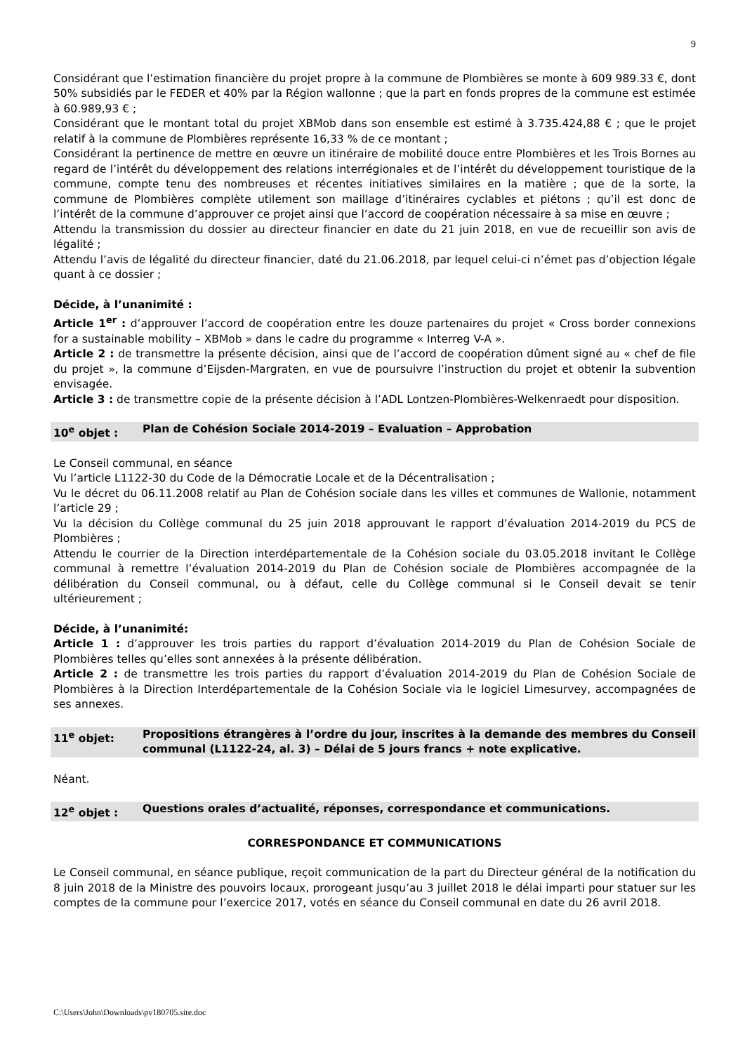9
Considérant que l’estimation financière du projet propre à la commune de Plombières se monte à 609 989.33 €, dont 50% subsidiés par le FEDER et 40% par la Région wallonne ; que la part en fonds propres de la commune est estimée à 60.989,93 € ;
Considérant que le montant total du projet XBMob dans son ensemble est estimé à 3.735.424,88 € ; que le projet relatif à la commune de Plombières représente 16,33 % de ce montant ;
Considérant la pertinence de mettre en œuvre un itinéraire de mobilité douce entre Plombières et les Trois Bornes au regard de l’intérêt du développement des relations interrégionales et de l’intérêt du développement touristique de la commune, compte tenu des nombreuses et récentes initiatives similaires en la matière ; que de la sorte, la commune de Plombières complète utilement son maillage d’itinéraires cyclables et piétons ; qu’il est donc de l’intérêt de la commune d’approuver ce projet ainsi que l’accord de coopération nécessaire à sa mise en œuvre ;
Attendu la transmission du dossier au directeur financier en date du 21 juin 2018, en vue de recueillir son avis de légalité ;
Attendu l’avis de légalité du directeur financier, daté du 21.06.2018, par lequel celui-ci n’émet pas d’objection légale quant à ce dossier ;
Décide, à l’unanimité :
Article 1<sup>er</sup> : d’approuver l’accord de coopération entre les douze partenaires du projet « Cross border connexions for a sustainable mobility – XBMob » dans le cadre du programme « Interreg V-A ».
Article 2 : de transmettre la présente décision, ainsi que de l’accord de coopération dûment signé au « chef de file du projet », la commune d’Eijsden-Margraten, en vue de poursuivre l’instruction du projet et obtenir la subvention envisagée.
Article 3 : de transmettre copie de la présente décision à l’ADL Lontzen-Plombières-Welkenraedt pour disposition.
10<sup>e</sup> objet : Plan de Cohésion Sociale 2014-2019 – Evaluation – Approbation
Le Conseil communal, en séance
Vu l’article L1122-30 du Code de la Démocratie Locale et de la Décentralisation ;
Vu le décret du 06.11.2008 relatif au Plan de Cohésion sociale dans les villes et communes de Wallonie, notamment l’article 29 ;
Vu la décision du Collège communal du 25 juin 2018 approuvant le rapport d’évaluation 2014-2019 du PCS de Plombières ;
Attendu le courrier de la Direction interdépartementale de la Cohésion sociale du 03.05.2018 invitant le Collège communal à remettre l’évaluation 2014-2019 du Plan de Cohésion sociale de Plombières accompagnée de la délibération du Conseil communal, ou à défaut, celle du Collège communal si le Conseil devait se tenir ultérieurement ;
Décide, à l’unanimité:
Article 1 : d’approuver les trois parties du rapport d’évaluation 2014-2019 du Plan de Cohésion Sociale de Plombières telles qu’elles sont annexées à la présente délibération.
Article 2 : de transmettre les trois parties du rapport d’évaluation 2014-2019 du Plan de Cohésion Sociale de Plombières à la Direction Interdépartementale de la Cohésion Sociale via le logiciel Limesurvey, accompagnées de ses annexes.
11<sup>e</sup> objet: Propositions étrangères à l’ordre du jour, inscrites à la demande des membres du Conseil communal (L1122-24, al. 3) – Délai de 5 jours francs + note explicative.
Néant.
12<sup>e</sup> objet : Questions orales d’actualité, réponses, correspondance et communications.
CORRESPONDANCE ET COMMUNICATIONS
Le Conseil communal, en séance publique, reçoit communication de la part du Directeur général de la notification du 8 juin 2018 de la Ministre des pouvoirs locaux, prorogeant jusqu’au 3 juillet 2018 le délai imparti pour statuer sur les comptes de la commune pour l’exercice 2017, votés en séance du Conseil communal en date du 26 avril 2018.
C:\Users\John\Downloads\pv180705.site.doc